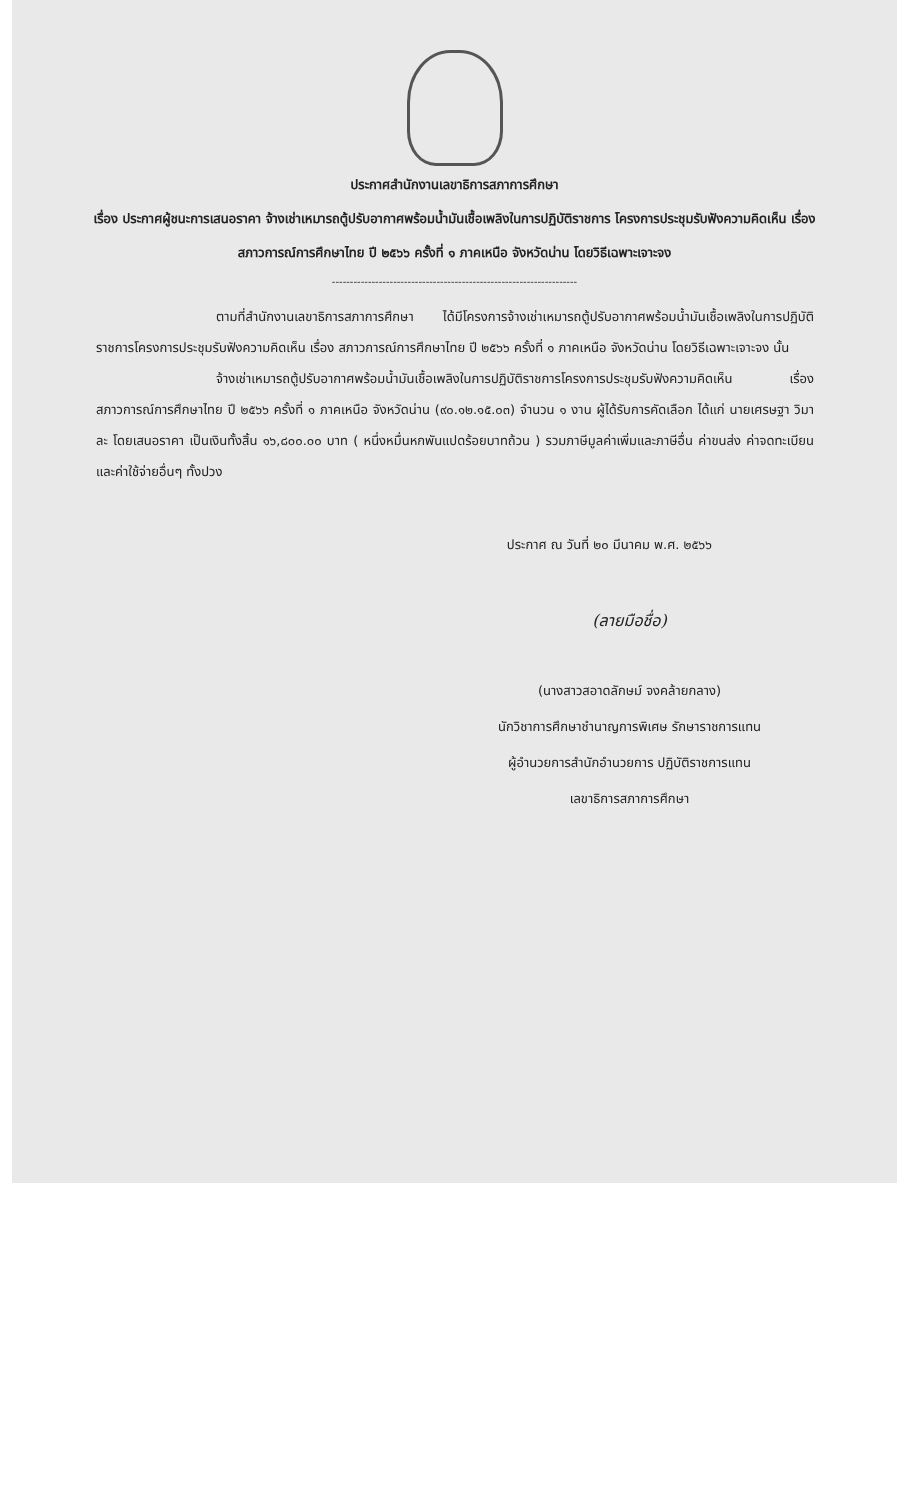ประกาศสำนักงานเลขาธิการสภาการศึกษา
เรื่อง ประกาศผู้ชนะการเสนอราคา จ้างเช่าเหมารถตู้ปรับอากาศพร้อมน้ำมันเชื้อเพลิงในการปฏิบัติราชการ โครงการประชุมรับฟังความคิดเห็น เรื่อง สภาวการณ์การศึกษาไทย ปี ๒๕๖๖ ครั้งที่ ๑ ภาคเหนือ จังหวัดน่าน โดยวิธีเฉพาะเจาะจง
--------------------------------------------------------------------
ตามที่สำนักงานเลขาธิการสภาการศึกษา ได้มีโครงการจ้างเช่าเหมารถตู้ปรับอากาศพร้อมน้ำมันเชื้อเพลิงในการปฏิบัติราชการโครงการประชุมรับฟังความคิดเห็น เรื่อง สภาวการณ์การศึกษาไทย ปี ๒๕๖๖ ครั้งที่ ๑ ภาคเหนือ จังหวัดน่าน โดยวิธีเฉพาะเจาะจง นั้น
จ้างเช่าเหมารถตู้ปรับอากาศพร้อมน้ำมันเชื้อเพลิงในการปฏิบัติราชการโครงการประชุมรับฟังความคิดเห็น เรื่อง สภาวการณ์การศึกษาไทย ปี ๒๕๖๖ ครั้งที่ ๑ ภาคเหนือ จังหวัดน่าน (๙๐.๑๒.๑๕.๐๓) จำนวน ๑ งาน ผู้ได้รับการคัดเลือก ได้แก่ นายเศรษฐา วิมาละ โดยเสนอราคา เป็นเงินทั้งสิ้น ๑๖,๘๐๐.๐๐ บาท ( หนึ่งหมื่นหกพันแปดร้อยบาทถ้วน ) รวมภาษีมูลค่าเพิ่มและภาษีอื่น ค่าขนส่ง ค่าจดทะเบียน และค่าใช้จ่ายอื่นๆ ทั้งปวง
ประกาศ ณ วันที่ ๒๐ มีนาคม พ.ศ. ๒๕๖๖
(ลายมือชื่อ)
(นางสาวสอาดลักษม์ จงคล้ายกลาง)
นักวิชาการศึกษาชำนาญการพิเศษ รักษาราชการแทน
ผู้อำนวยการสำนักอำนวยการ ปฏิบัติราชการแทน
เลขาธิการสภาการศึกษา